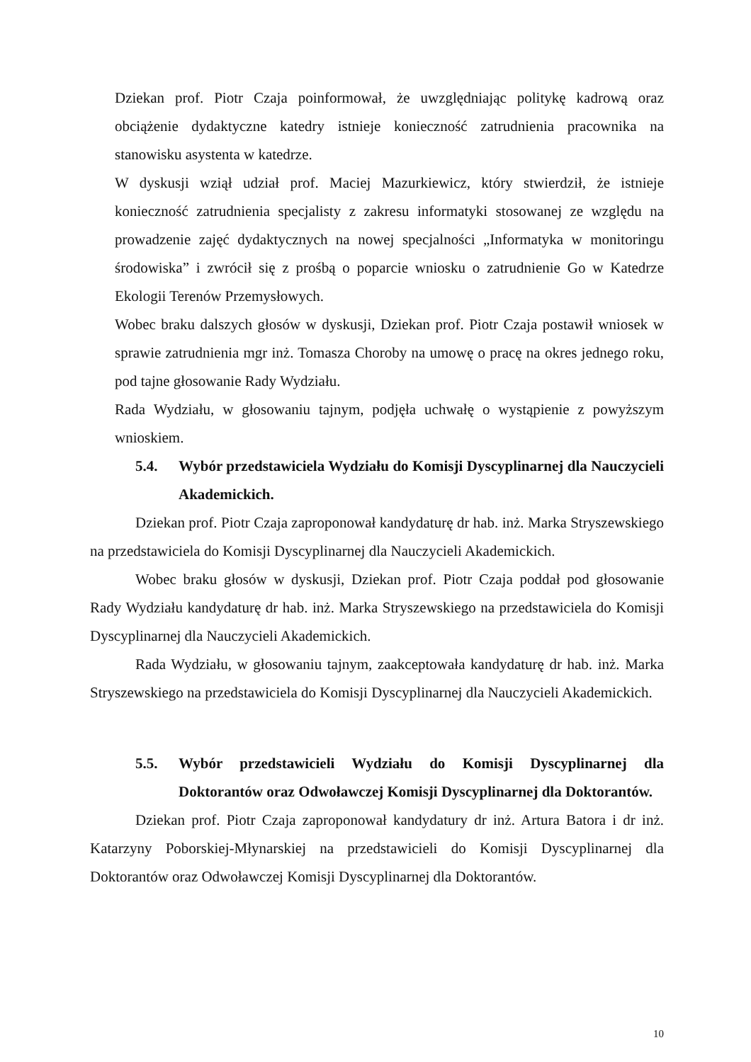Dziekan prof. Piotr Czaja poinformował, że uwzględniając politykę kadrową oraz obciążenie dydaktyczne katedry istnieje konieczność zatrudnienia pracownika na stanowisku asystenta w katedrze.
W dyskusji wziął udział prof. Maciej Mazurkiewicz, który stwierdził, że istnieje konieczność zatrudnienia specjalisty z zakresu informatyki stosowanej ze względu na prowadzenie zajęć dydaktycznych na nowej specjalności „Informatyka w monitoringu środowiska” i zwrócił się z prośbą o poparcie wniosku o zatrudnienie Go w Katedrze Ekologii Terenów Przemysłowych.
Wobec braku dalszych głosów w dyskusji, Dziekan prof. Piotr Czaja postawił wniosek w sprawie zatrudnienia mgr inż. Tomasza Choroby na umowę o pracę na okres jednego roku, pod tajne głosowanie Rady Wydziału.
Rada Wydziału, w głosowaniu tajnym, podjęła uchwałę o wystąpienie z powyższym wnioskiem.
5.4. Wybór przedstawiciela Wydziału do Komisji Dyscyplinarnej dla Nauczycieli Akademickich.
Dziekan prof. Piotr Czaja zaproponował kandydaturę dr hab. inż. Marka Stryszewskiego na przedstawiciela do Komisji Dyscyplinarnej dla Nauczycieli Akademickich.
Wobec braku głosów w dyskusji, Dziekan prof. Piotr Czaja poddał pod głosowanie Rady Wydziału kandydaturę dr hab. inż. Marka Stryszewskiego na przedstawiciela do Komisji Dyscyplinarnej dla Nauczycieli Akademickich.
Rada Wydziału, w głosowaniu tajnym, zaakceptowała kandydaturę dr hab. inż. Marka Stryszewskiego na przedstawiciela do Komisji Dyscyplinarnej dla Nauczycieli Akademickich.
5.5. Wybór przedstawicieli Wydziału do Komisji Dyscyplinarnej dla Doktorantów oraz Odwoławczej Komisji Dyscyplinarnej dla Doktorantów.
Dziekan prof. Piotr Czaja zaproponował kandydatury dr inż. Artura Batora i dr inż. Katarzyny Poborskiej-Młynarskiej na przedstawicieli do Komisji Dyscyplinarnej dla Doktorantów oraz Odwoławczej Komisji Dyscyplinarnej dla Doktorantów.
10